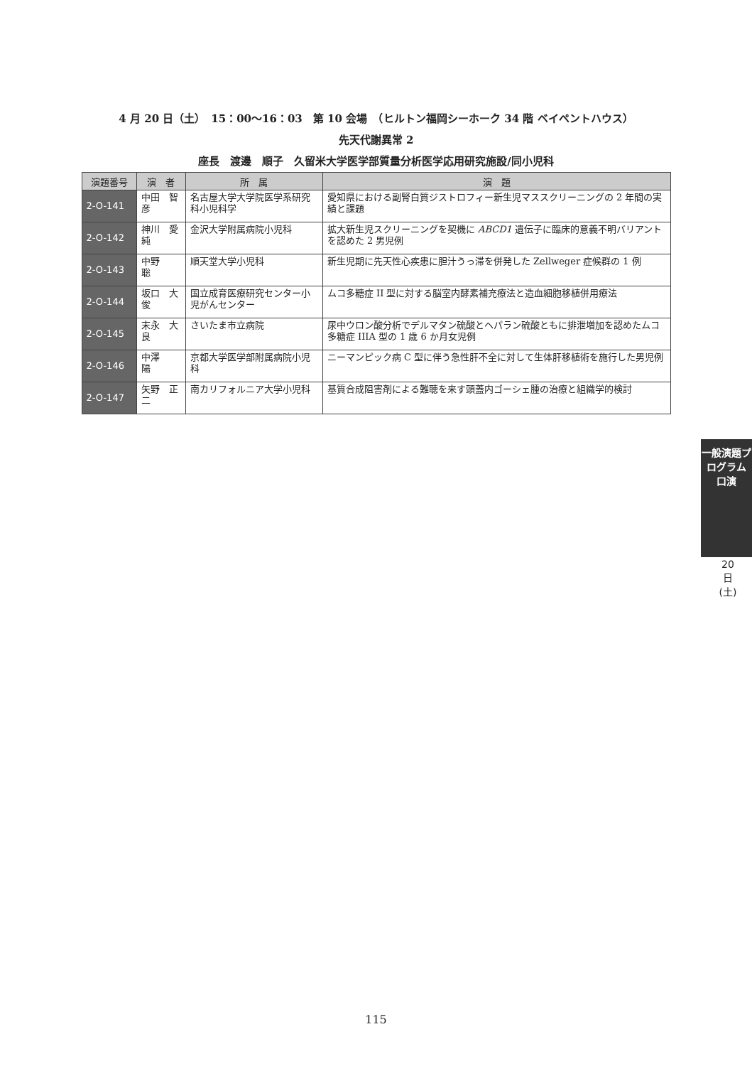4 月 20 日（土）　15：00〜16：03　第 10 会場　（ヒルトン福岡シーホーク 34 階 ベイペントハウス）
先天代謝異常 2
座長　渡邊　順子　久留米大学医学部質量分析医学応用研究施設/同小児科
| 演題番号 | 演 者 | 所 属 | 演 題 |
| --- | --- | --- | --- |
| 2-O-141 | 中田 智彦 | 名古屋大学大学院医学系研究科小児科学 | 愛知県における副腎白質ジストロフィー新生児マススクリーニングの 2 年間の実績と課題 |
| 2-O-142 | 神川 愛純 | 金沢大学附属病院小児科 | 拡大新生児スクリーニングを契機に ABCD1 遺伝子に臨床的意義不明バリアントを認めた 2 男児例 |
| 2-O-143 | 中野 聡 | 順天堂大学小児科 | 新生児期に先天性心疾患に胆汁うっ滞を併発した Zellweger 症候群の 1 例 |
| 2-O-144 | 坂口 大俊 | 国立成育医療研究センター小児がんセンター | ムコ多糖症 II 型に対する脳室内酵素補充療法と造血細胞移植併用療法 |
| 2-O-145 | 末永 大良 | さいたま市立病院 | 尿中ウロン酸分析でデルマタン硫酸とヘパラン硫酸ともに排泄増加を認めたムコ多糖症 IIIA 型の 1 歳 6 か月女児例 |
| 2-O-146 | 中澤 陽 | 京都大学医学部附属病院小児科 | ニーマンピック病 C 型に伴う急性肝不全に対して生体肝移植術を施行した男児例 |
| 2-O-147 | 矢野 正二 | 南カリフォルニア大学小児科 | 基質合成阻害剤による難聴を来す頭蓋内ゴーシェ腫の治療と組織学的検討 |
一般演題プログラム 口演
20日(土)
115